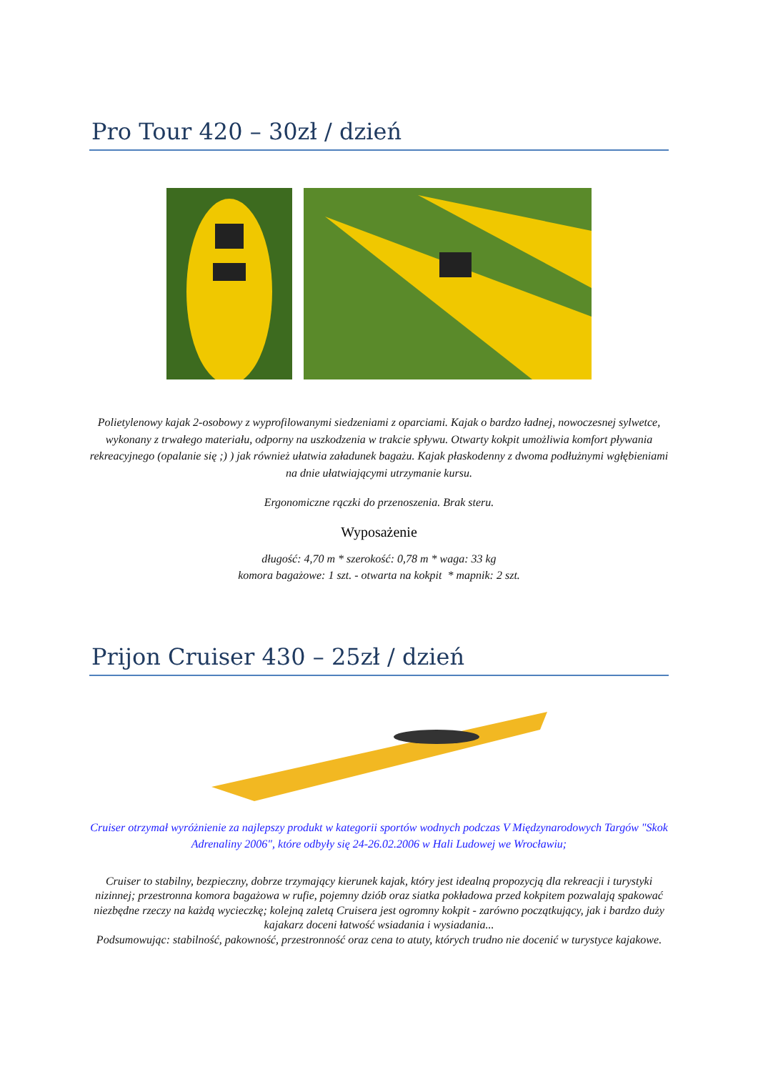Pro Tour 420 – 30zł / dzień
Polietylenowy kajak 2-osobowy z wyprofilowanymi siedzeniami z oparciami. Kajak o bardzo ładnej, nowoczesnej sylwetce, wykonany z trwałego materiału, odporny na uszkodzenia w trakcie spływu. Otwarty kokpit umożliwia komfort pływania rekreacyjnego (opalanie się ;) ) jak również ułatwia załadunek bagażu. Kajak płaskodenny z dwoma podłużnymi wgłębieniami na dnie ułatwiającymi utrzymanie kursu.
Ergonomiczne rączki do przenoszenia. Brak steru.
Wyposażenie
długość: 4,70 m * szerokość: 0,78 m * waga: 33 kg
komora bagażowe: 1 szt. - otwarta na kokpit * mapnik: 2 szt.
Prijon Cruiser 430 – 25zł / dzień
Cruiser otrzymał wyróżnienie za najlepszy produkt w kategorii sportów wodnych podczas V Międzynarodowych Targów "Skok Adrenaliny 2006", które odbyły się 24-26.02.2006 w Hali Ludowej we Wrocławiu;
Cruiser to stabilny, bezpieczny, dobrze trzymający kierunek kajak, który jest idealną propozycją dla rekreacji i turystyki nizinnej; przestronna komora bagażowa w rufie, pojemny dziób oraz siatka pokładowa przed kokpitem pozwalają spakować niezbędne rzeczy na każdą wycieczkę; kolejną zaletą Cruisera jest ogromny kokpit - zarówno początkujący, jak i bardzo duży kajakarz doceni łatwość wsiadania i wysiadania...
Podsumowując: stabilność, pakowność, przestronność oraz cena to atuty, których trudno nie docenić w turystyce kajakowe.